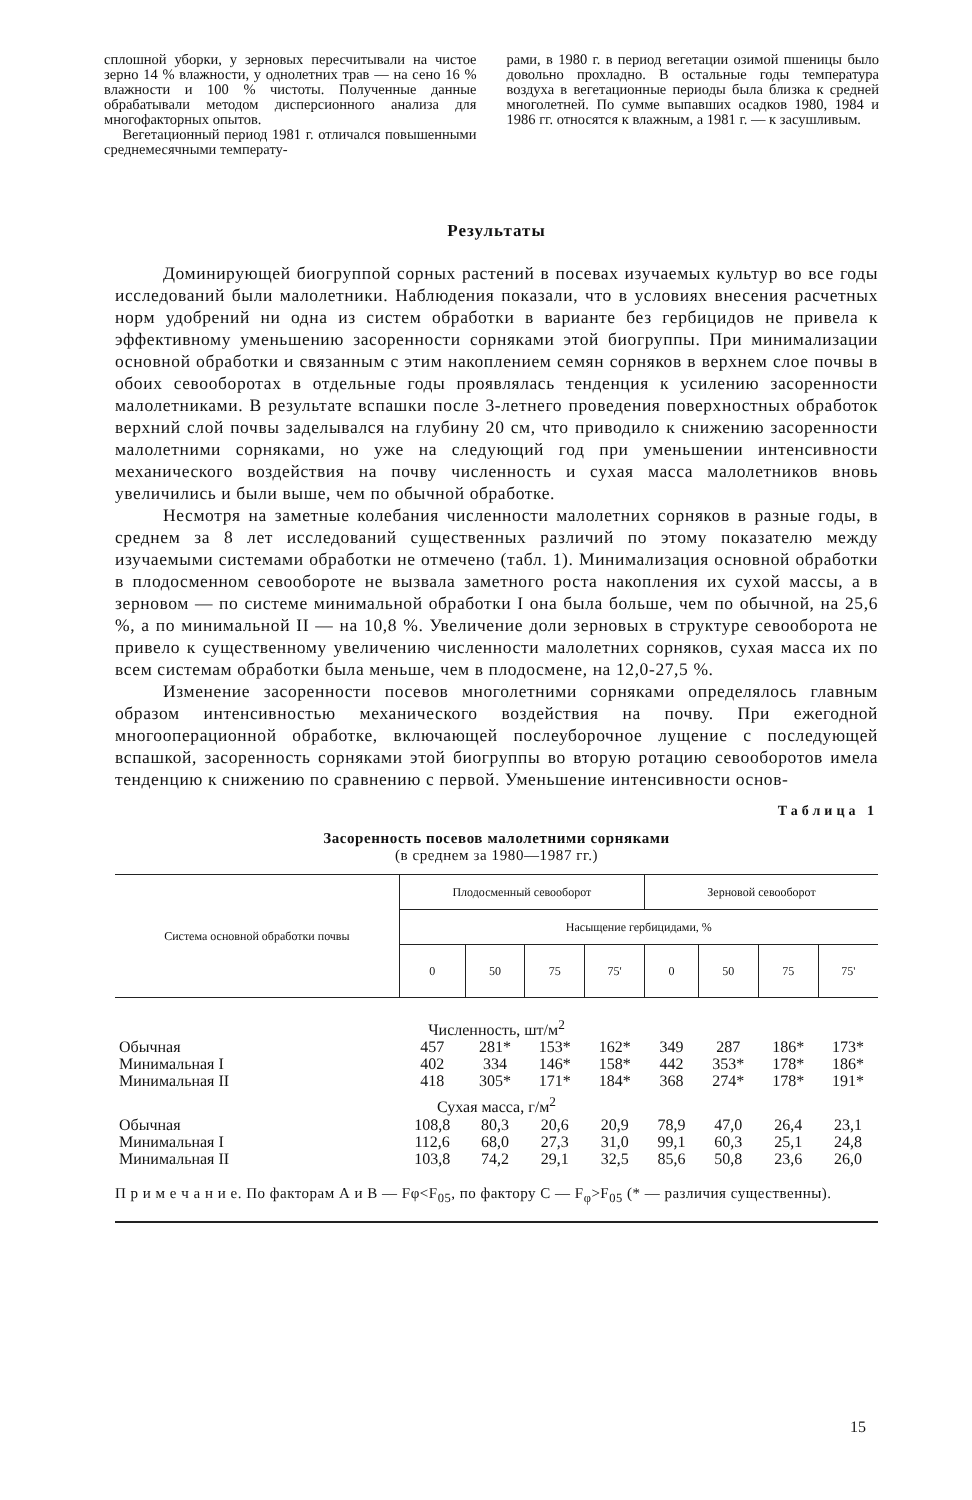сплошной уборки, у зерновых пересчитывали на чистое зерно 14 % влажности, у однолетних трав — на сено 16 % влажности и 100 % чистоты. Полученные данные обрабатывали методом дисперсионного анализа для многофакторных опытов.
Вегетационный период 1981 г. отличался повышенными среднемесячными температу-
рами, в 1980 г. в период вегетации озимой пшеницы было довольно прохладно. В остальные годы температура воздуха в вегетационные периоды была близка к средней многолетней. По сумме выпавших осадков 1980, 1984 и 1986 гг. относятся к влажным, а 1981 г. — к засушливым.
Результаты
Доминирующей биогруппой сорных растений в посевах изучаемых культур во все годы исследований были малолетники. Наблюдения показали, что в условиях внесения расчетных норм удобрений ни одна из систем обработки в варианте без гербицидов не привела к эффективному уменьшению засоренности сорняками этой биогруппы. При минимализации основной обработки и связанным с этим накоплением семян сорняков в верхнем слое почвы в обоих севооборотах в отдельные годы проявлялась тенденция к усилению засоренности малолетниками. В результате вспашки после 3-летнего проведения поверхностных обработок верхний слой почвы заделывался на глубину 20 см, что приводило к снижению засоренности малолетними сорняками, но уже на следующий год при уменьшении интенсивности механического воздействия на почву численность и сухая масса малолетников вновь увеличились и были выше, чем по обычной обработке.
Несмотря на заметные колебания численности малолетних сорняков в разные годы, в среднем за 8 лет исследований существенных различий по этому показателю между изучаемыми системами обработки не отмечено (табл. 1). Минимализация основной обработки в плодосменном севообороте не вызвала заметного роста накопления их сухой массы, а в зерновом — по системе минимальной обработки I она была больше, чем по обычной, на 25,6 %, а по минимальной II — на 10,8 %. Увеличение доли зерновых в структуре севооборота не привело к существенному увеличению численности малолетних сорняков, сухая масса их по всем системам обработки была меньше, чем в плодосмене, на 12,0-27,5 %.
Изменение засоренности посевов многолетними сорняками определялось главным образом интенсивностью механического воздействия на почву. При ежегодной многооперационной обработке, включающей послеуборочное лущение с последующей вспашкой, засоренность сорняками этой биогруппы во вторую ротацию севооборотов имела тенденцию к снижению по сравнению с первой. Уменьшение интенсивности основ-
Таблица 1
Засоренность посевов малолетними сорняками
(в среднем за 1980—1987 гг.)
| Система основной обработки почвы | Плодосменный севооборот | | | | Зерновой севооборот | | | |
| --- | --- | --- | --- | --- | --- | --- | --- | --- |
| | Насыщение гербицидами, % | | | | | | | |
| | 0 | 50 | 75 | 75' | 0 | 50 | 75 | 75' |
| Численность, шт/м<sup>2</sup> | | | | | | | | |
| Обычная | 457 | 281* | 153* | 162* | 349 | 287 | 186* | 173* |
| Минимальная I | 402 | 334 | 146* | 158* | 442 | 353* | 178* | 186* |
| Минимальная II | 418 | 305* | 171* | 184* | 368 | 274* | 178* | 191* |
| Сухая масса, г/м<sup>2</sup> | | | | | | | | |
| Обычная | 108,8 | 80,3 | 20,6 | 20,9 | 78,9 | 47,0 | 26,4 | 23,1 |
| Минимальная I | 112,6 | 68,0 | 27,3 | 31,0 | 99,1 | 60,3 | 25,1 | 24,8 |
| Минимальная II | 103,8 | 74,2 | 29,1 | 32,5 | 85,6 | 50,8 | 23,6 | 26,0 |
П р и м е ч а н и е. По факторам А и В — Fφ<F<sub>05</sub>, по фактору С — F<sub>φ</sub>>F<sub>05</sub> (* — различия существенны).
15